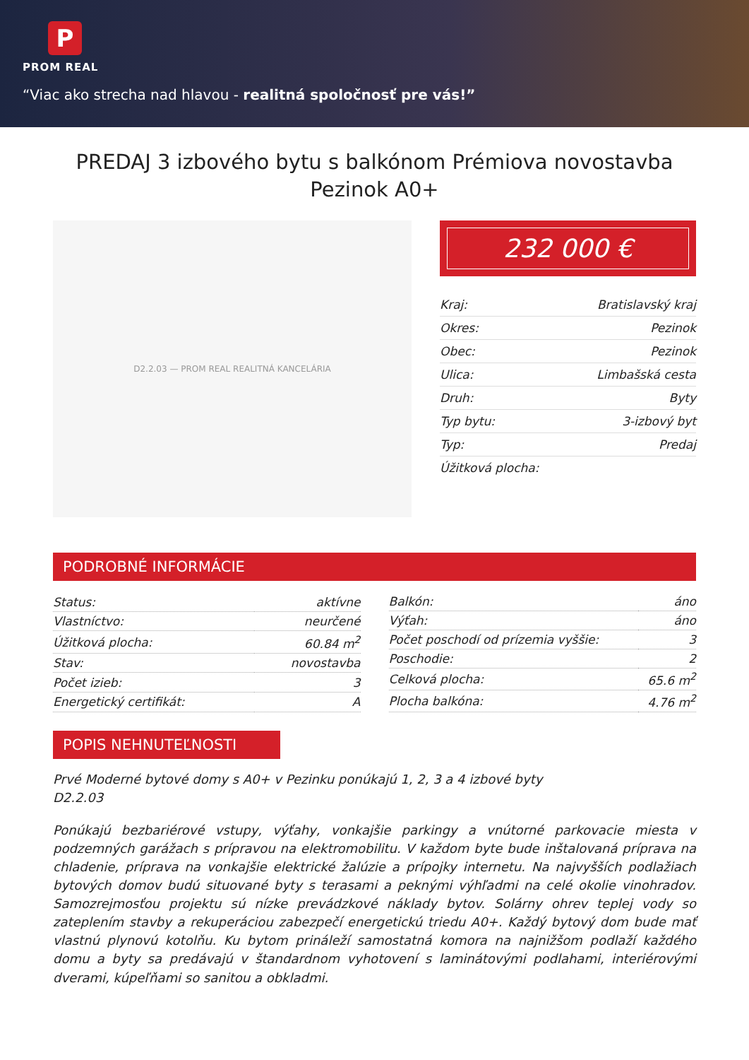P
PROM REAL
“Viac ako strecha nad hlavou - realitná spoločnosť pre vás!”
PREDAJ 3 izbového bytu s balkónom Prémiova novostavba Pezinok A0+
D2.2.03 — PROM REAL REALITNÁ KANCELÁRIA
232 000 €
| Kraj: | Bratislavský kraj |
| Okres: | Pezinok |
| Obec: | Pezinok |
| Ulica: | Limbašská cesta |
| Druh: | Byty |
| Typ bytu: | 3-izbový byt |
| Typ: | Predaj |
| Úžitková plocha: | |
PODROBNÉ INFORMÁCIE
| Status: | aktívne |
| Vlastníctvo: | neurčené |
| Úžitková plocha: | 60.84 m<sup>2</sup> |
| Stav: | novostavba |
| Počet izieb: | 3 |
| Energetický certifikát: | A |
| Balkón: | áno |
| Výťah: | áno |
| Počet poschodí od prízemia vyššie: | 3 |
| Poschodie: | 2 |
| Celková plocha: | 65.6 m<sup>2</sup> |
| Plocha balkóna: | 4.76 m<sup>2</sup> |
POPIS NEHNUTEĽNOSTI
Prvé Moderné bytové domy s A0+ v Pezinku ponúkajú 1, 2, 3 a 4 izbové byty
D2.2.03
Ponúkajú bezbariérové vstupy, výťahy, vonkajšie parkingy a vnútorné parkovacie miesta v podzemných garážach s prípravou na elektromobilitu. V každom byte bude inštalovaná príprava na chladenie, príprava na vonkajšie elektrické žalúzie a prípojky internetu. Na najvyšších podlažiach bytových domov budú situované byty s terasami a peknými výhľadmi na celé okolie vinohradov. Samozrejmosťou projektu sú nízke prevádzkové náklady bytov. Solárny ohrev teplej vody so zateplením stavby a rekuperáciou zabezpečí energetickú triedu A0+. Každý bytový dom bude mať vlastnú plynovú kotolňu. Ku bytom prináleží samostatná komora na najnižšom podlaží každého domu a byty sa predávajú v štandardnom vyhotovení s laminátovými podlahami, interiérovými dverami, kúpeľňami so sanitou a obkladmi.